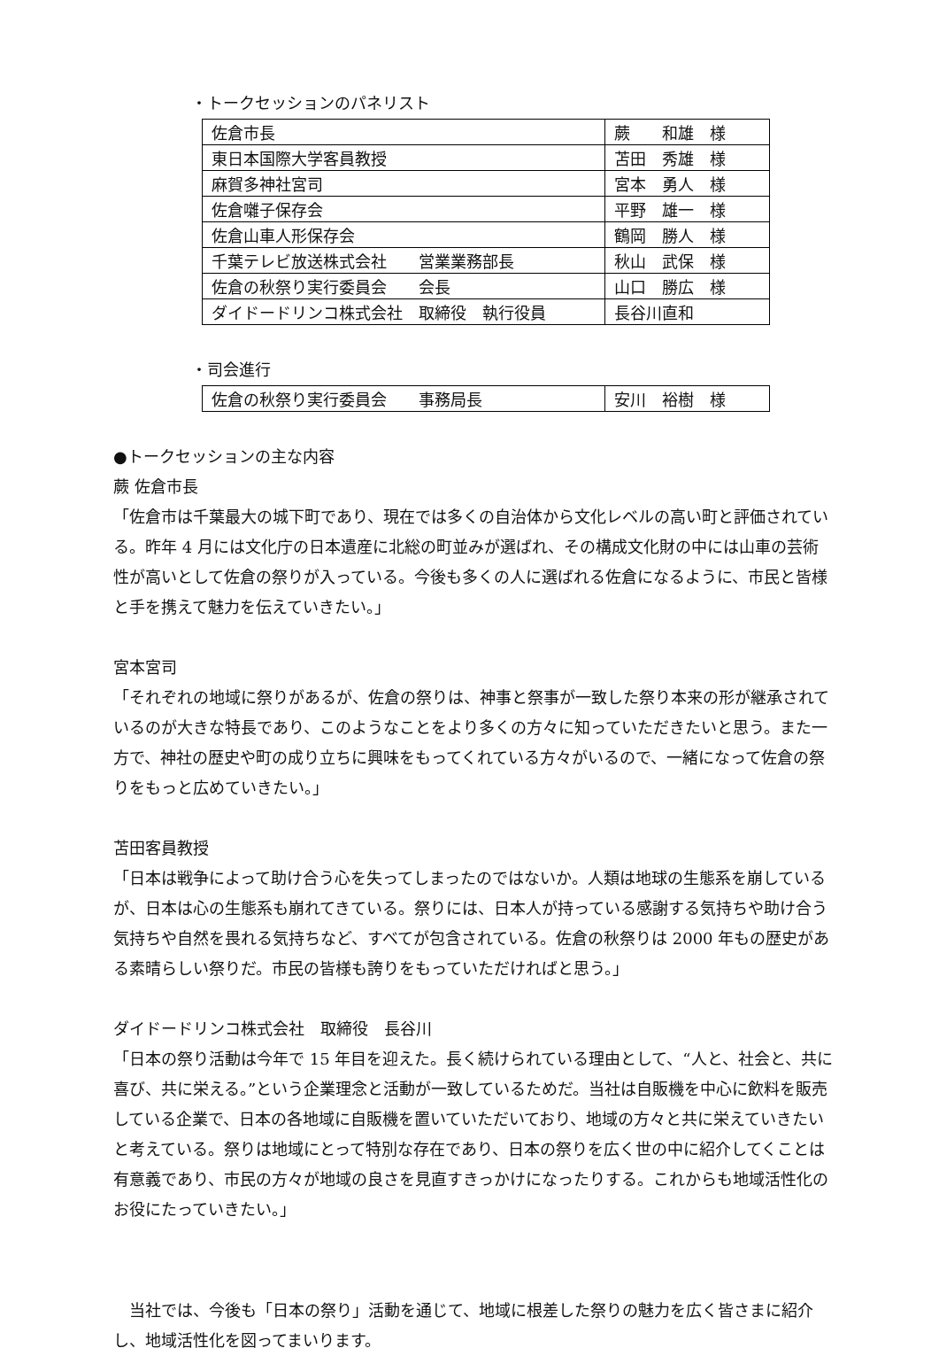・トークセッションのパネリスト
| 佐倉市長 | 蕨 和雄 様 |
| 東日本国際大学客員教授 | 苫田 秀雄 様 |
| 麻賀多神社宮司 | 宮本 勇人 様 |
| 佐倉囃子保存会 | 平野 雄一 様 |
| 佐倉山車人形保存会 | 鶴岡 勝人 様 |
| 千葉テレビ放送株式会社 営業業務部長 | 秋山 武保 様 |
| 佐倉の秋祭り実行委員会 会長 | 山口 勝広 様 |
| ダイドードリンコ株式会社 取締役 執行役員 | 長谷川直和 |
・司会進行
| 佐倉の秋祭り実行委員会 事務局長 | 安川 裕樹 様 |
●トークセッションの主な内容
蕨 佐倉市長
「佐倉市は千葉最大の城下町であり、現在では多くの自治体から文化レベルの高い町と評価されている。昨年 4 月には文化庁の日本遺産に北総の町並みが選ばれ、その構成文化財の中には山車の芸術性が高いとして佐倉の祭りが入っている。今後も多くの人に選ばれる佐倉になるように、市民と皆様と手を携えて魅力を伝えていきたい。」
宮本宮司
「それぞれの地域に祭りがあるが、佐倉の祭りは、神事と祭事が一致した祭り本来の形が継承されているのが大きな特長であり、このようなことをより多くの方々に知っていただきたいと思う。また一方で、神社の歴史や町の成り立ちに興味をもってくれている方々がいるので、一緒になって佐倉の祭りをもっと広めていきたい。」
苫田客員教授
「日本は戦争によって助け合う心を失ってしまったのではないか。人類は地球の生態系を崩しているが、日本は心の生態系も崩れてきている。祭りには、日本人が持っている感謝する気持ちや助け合う気持ちや自然を畏れる気持ちなど、すべてが包含されている。佐倉の秋祭りは 2000 年もの歴史がある素晴らしい祭りだ。市民の皆様も誇りをもっていただければと思う。」
ダイドードリンコ株式会社　取締役　長谷川
「日本の祭り活動は今年で 15 年目を迎えた。長く続けられている理由として、“人と、社会と、共に喜び、共に栄える。”という企業理念と活動が一致しているためだ。当社は自販機を中心に飲料を販売している企業で、日本の各地域に自販機を置いていただいており、地域の方々と共に栄えていきたいと考えている。祭りは地域にとって特別な存在であり、日本の祭りを広く世の中に紹介してくことは有意義であり、市民の方々が地域の良さを見直すきっかけになったりする。これからも地域活性化のお役にたっていきたい。」
　当社では、今後も「日本の祭り」活動を通じて、地域に根差した祭りの魅力を広く皆さまに紹介し、地域活性化を図ってまいります。